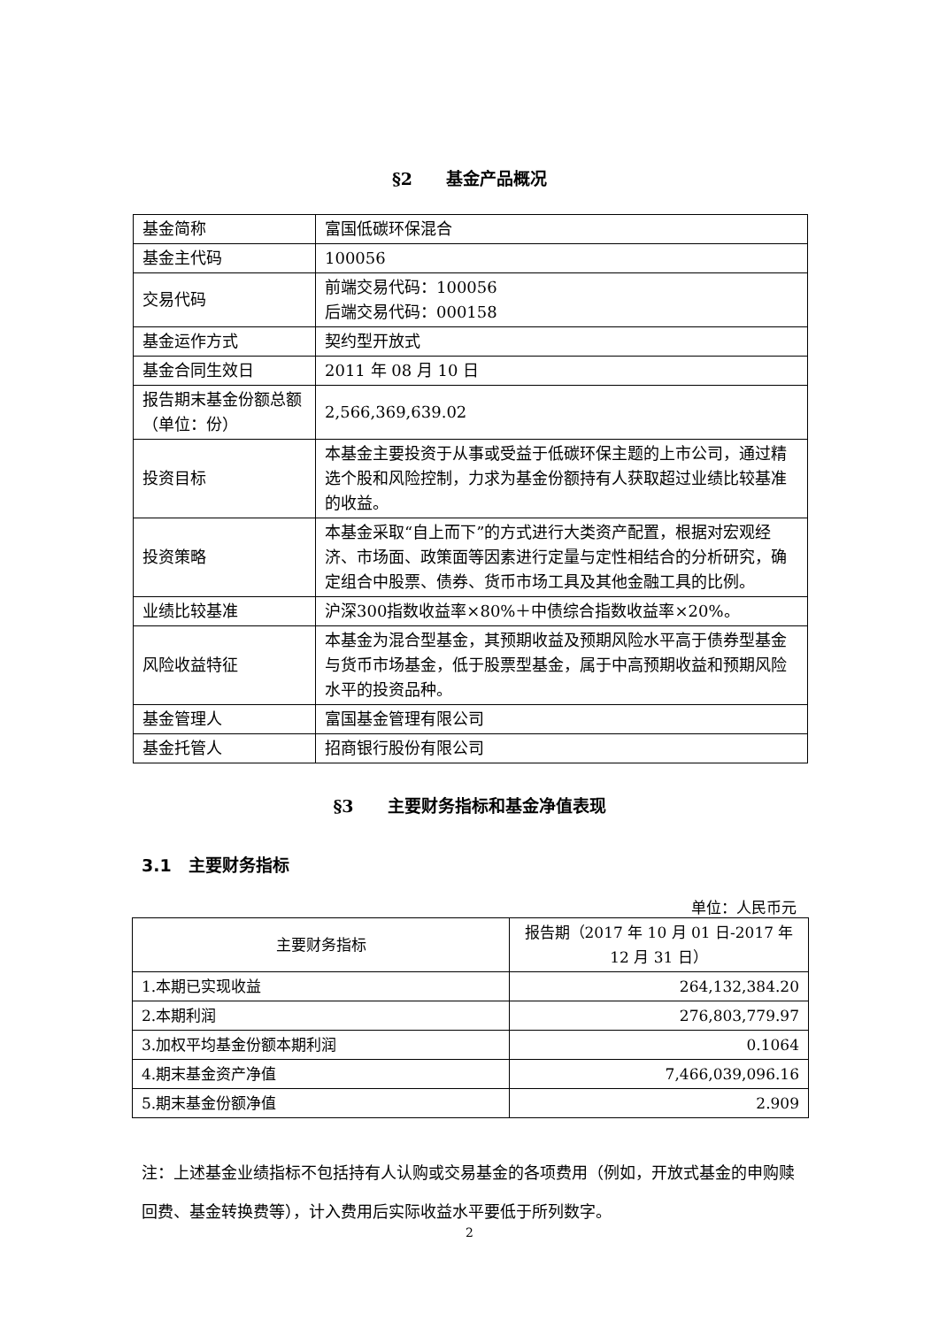§2　　基金产品概况
| 基金简称 | 富国低碳环保混合 |
| 基金主代码 | 100056 |
| 交易代码 | 前端交易代码：100056 后端交易代码：000158 |
| 基金运作方式 | 契约型开放式 |
| 基金合同生效日 | 2011 年 08 月 10 日 |
| 报告期末基金份额总额（单位：份） | 2,566,369,639.02 |
| 投资目标 | 本基金主要投资于从事或受益于低碳环保主题的上市公司，通过精选个股和风险控制，力求为基金份额持有人获取超过业绩比较基准的收益。 |
| 投资策略 | 本基金采取“自上而下”的方式进行大类资产配置，根据对宏观经济、市场面、政策面等因素进行定量与定性相结合的分析研究，确定组合中股票、债券、货币市场工具及其他金融工具的比例。 |
| 业绩比较基准 | 沪深300指数收益率×80%＋中债综合指数收益率×20%。 |
| 风险收益特征 | 本基金为混合型基金，其预期收益及预期风险水平高于债券型基金与货币市场基金，低于股票型基金，属于中高预期收益和预期风险水平的投资品种。 |
| 基金管理人 | 富国基金管理有限公司 |
| 基金托管人 | 招商银行股份有限公司 |
§3　　主要财务指标和基金净值表现
3.1　主要财务指标
单位：人民币元
| 主要财务指标 | 报告期（2017 年 10 月 01 日-2017 年 12 月 31 日） |
| --- | --- |
| 1.本期已实现收益 | 264,132,384.20 |
| 2.本期利润 | 276,803,779.97 |
| 3.加权平均基金份额本期利润 | 0.1064 |
| 4.期末基金资产净值 | 7,466,039,096.16 |
| 5.期末基金份额净值 | 2.909 |
注：上述基金业绩指标不包括持有人认购或交易基金的各项费用（例如，开放式基金的申购赎回费、基金转换费等），计入费用后实际收益水平要低于所列数字。
2